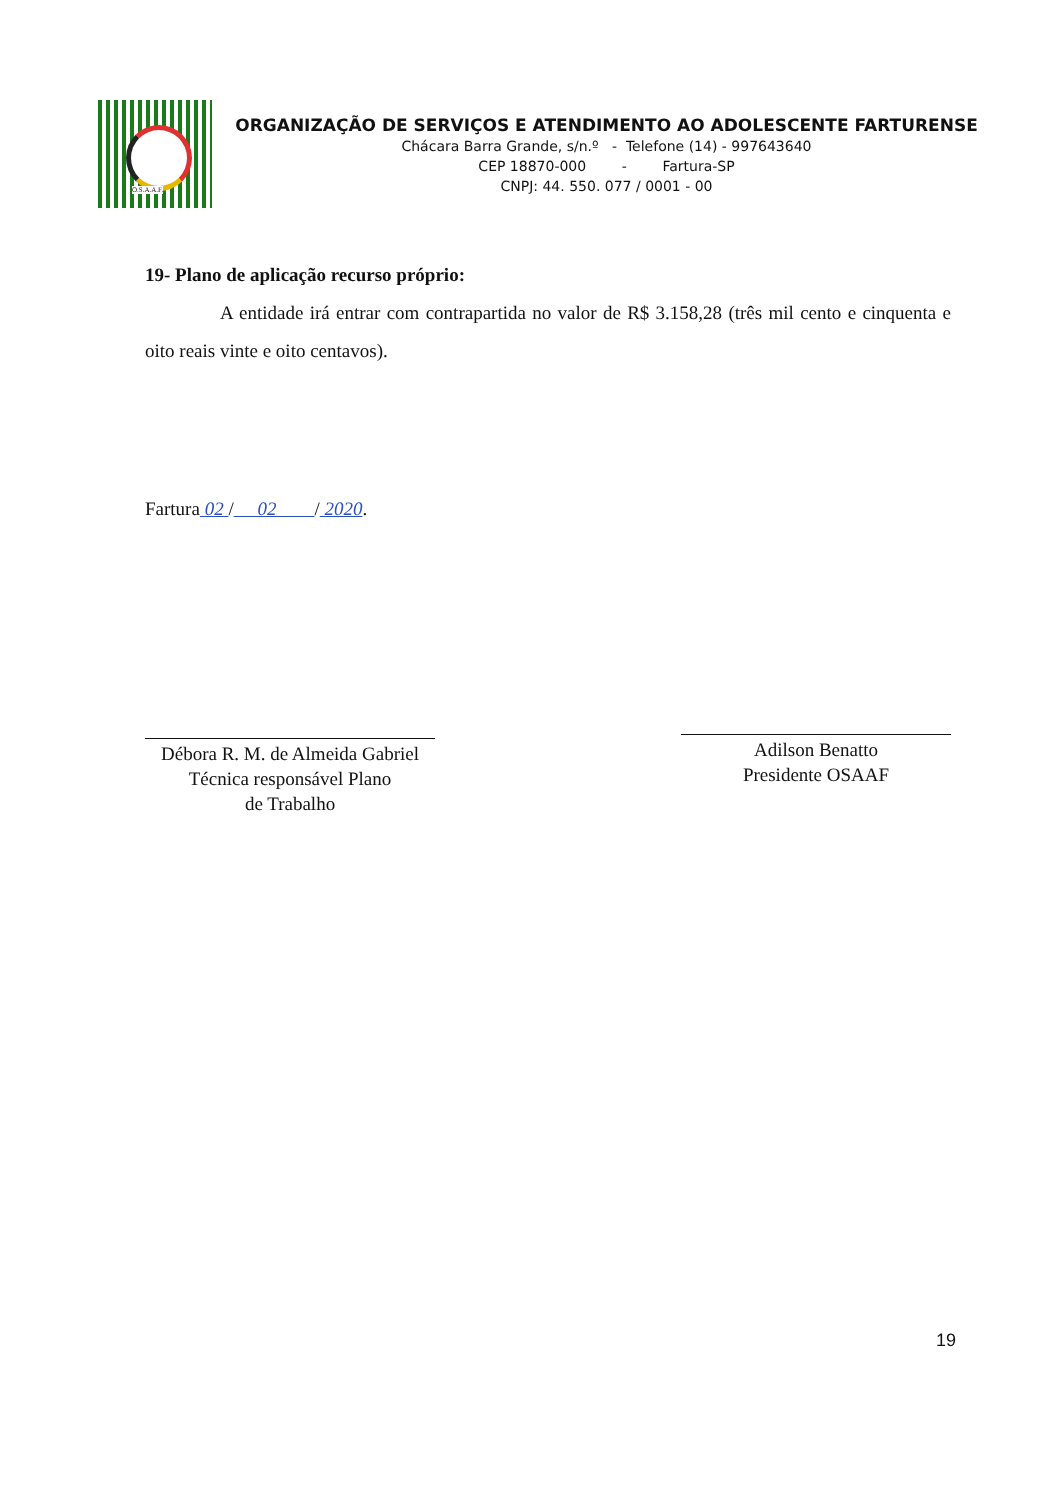O.S.A.A.F.
ORGANIZAÇÃO DE SERVIÇOS E ATENDIMENTO AO ADOLESCENTE FARTURENSE
Chácara Barra Grande, s/n.º - Telefone (14) - 997643640
CEP 18870-000 - Fartura-SP
CNPJ: 44. 550. 077 / 0001 - 00
19- Plano de aplicação recurso próprio:
A entidade irá entrar com contrapartida no valor de R$ 3.158,28 (três mil cento e cinquenta e oito reais vinte e oito centavos).
Fartura 02 / 02 / 2020.
Débora R. M. de Almeida Gabriel
Técnica responsável Plano
de Trabalho
Adilson Benatto
Presidente OSAAF
19